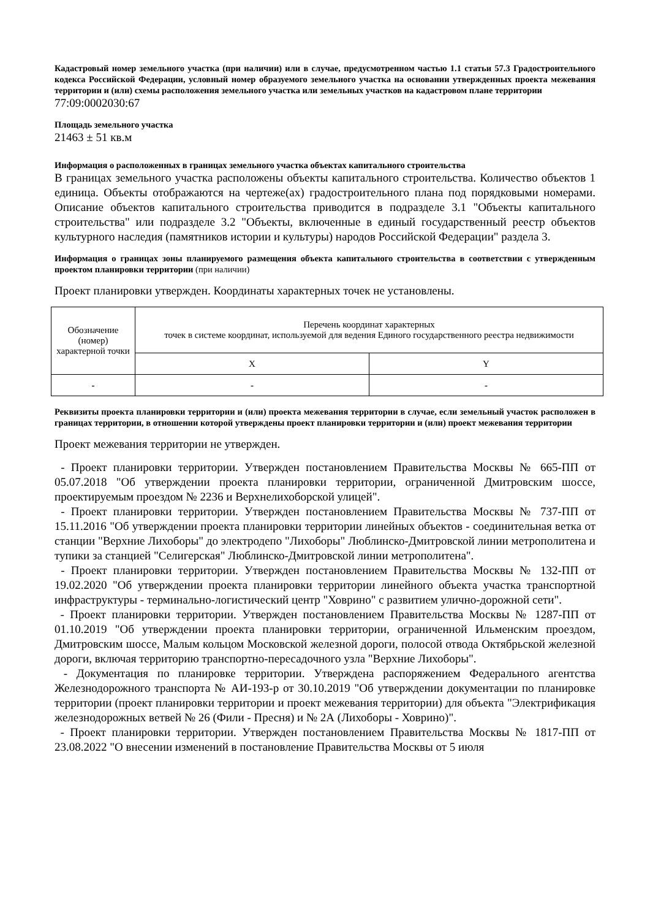Кадастровый номер земельного участка (при наличии) или в случае, предусмотренном частью 1.1 статьи 57.3 Градостроительного кодекса Российской Федерации, условный номер образуемого земельного участка на основании утвержденных проекта межевания территории и (или) схемы расположения земельного участка или земельных участков на кадастровом плане территории
77:09:0002030:67
Площадь земельного участка
21463 ± 51 кв.м
Информация о расположенных в границах земельного участка объектах капитального строительства
В границах земельного участка расположены объекты капитального строительства. Количество объектов 1 единица. Объекты отображаются на чертеже(ах) градостроительного плана под порядковыми номерами. Описание объектов капитального строительства приводится в подразделе 3.1 "Объекты капитального строительства" или подразделе 3.2 "Объекты, включенные в единый государственный реестр объектов культурного наследия (памятников истории и культуры) народов Российской Федерации" раздела 3.
Информация о границах зоны планируемого размещения объекта капитального строительства в соответствии с утвержденным проектом планировки территории (при наличии)
Проект планировки утвержден. Координаты характерных точек не установлены.
| Обозначение (номер) характерной точки | Перечень координат характерных точек в системе координат, используемой для ведения Единого государственного реестра недвижимости | |
| --- | --- | --- |
| | X | Y |
| - | - | - |
Реквизиты проекта планировки территории и (или) проекта межевания территории в случае, если земельный участок расположен в границах территории, в отношении которой утверждены проект планировки территории и (или) проект межевания территории
Проект межевания территории не утвержден.
- Проект планировки территории. Утвержден постановлением Правительства Москвы № 665-ПП от 05.07.2018 "Об утверждении проекта планировки территории, ограниченной Дмитровским шоссе, проектируемым проездом № 2236 и Верхнелихоборской улицей".
- Проект планировки территории. Утвержден постановлением Правительства Москвы № 737-ПП от 15.11.2016 "Об утверждении проекта планировки территории линейных объектов - соединительная ветка от станции "Верхние Лихоборы" до электродепо "Лихоборы" Люблинско-Дмитровской линии метрополитена и тупики за станцией "Селигерская" Люблинско-Дмитровской линии метрополитена".
- Проект планировки территории. Утвержден постановлением Правительства Москвы № 132-ПП от 19.02.2020 "Об утверждении проекта планировки территории линейного объекта участка транспортной инфраструктуры - терминально-логистический центр "Ховрино" с развитием улично-дорожной сети".
- Проект планировки территории. Утвержден постановлением Правительства Москвы № 1287-ПП от 01.10.2019 "Об утверждении проекта планировки территории, ограниченной Ильменским проездом, Дмитровским шоссе, Малым кольцом Московской железной дороги, полосой отвода Октябрьской железной дороги, включая территорию транспортно-пересадочного узла "Верхние Лихоборы".
- Документация по планировке территории. Утверждена распоряжением Федерального агентства Железнодорожного транспорта № АИ-193-р от 30.10.2019 "Об утверждении документации по планировке территории (проект планировки территории и проект межевания территории) для объекта "Электрификация железнодорожных ветвей № 26 (Фили - Пресня) и № 2А (Лихоборы - Ховрино)".
- Проект планировки территории. Утвержден постановлением Правительства Москвы № 1817-ПП от 23.08.2022 "О внесении изменений в постановление Правительства Москвы от 5 июля